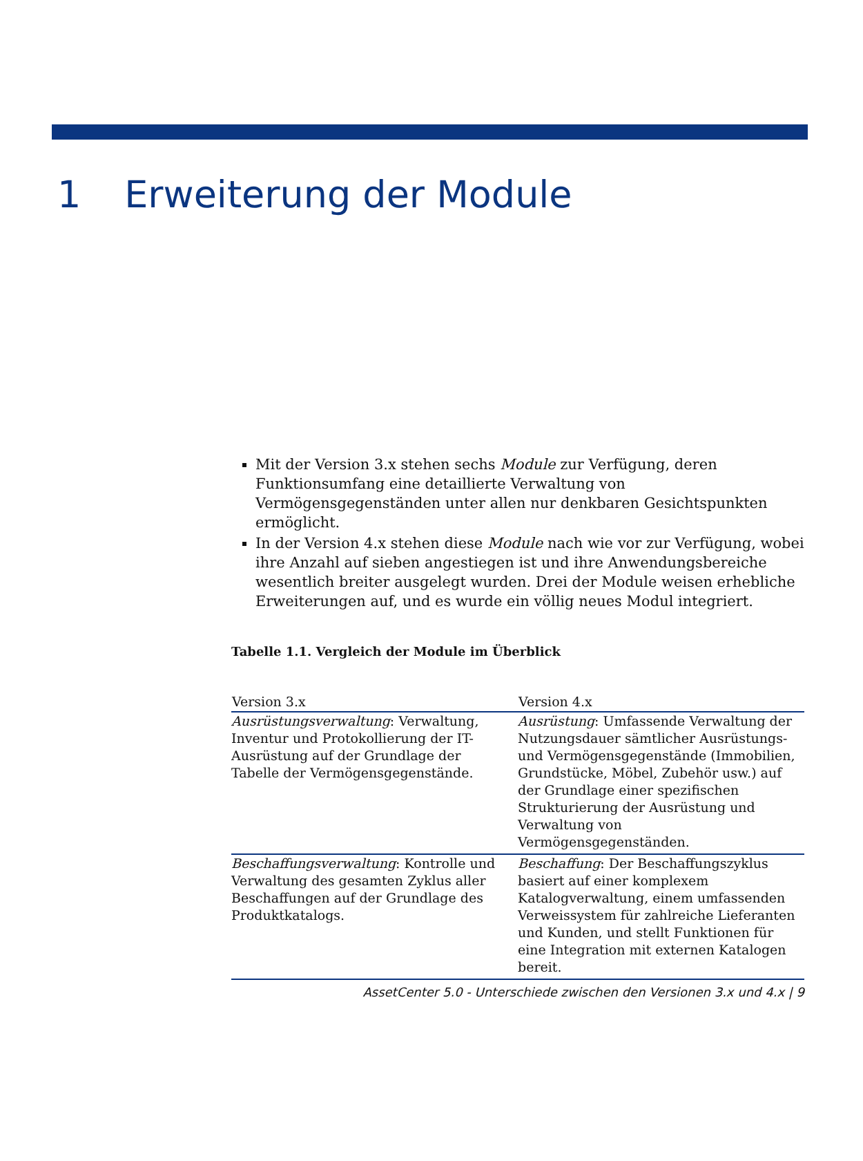1 Erweiterung der Module
Mit der Version 3.x stehen sechs Module zur Verfügung, deren Funktionsumfang eine detaillierte Verwaltung von Vermögensgegenständen unter allen nur denkbaren Gesichtspunkten ermöglicht.
In der Version 4.x stehen diese Module nach wie vor zur Verfügung, wobei ihre Anzahl auf sieben angestiegen ist und ihre Anwendungsbereiche wesentlich breiter ausgelegt wurden. Drei der Module weisen erhebliche Erweiterungen auf, und es wurde ein völlig neues Modul integriert.
Tabelle 1.1. Vergleich der Module im Überblick
| Version 3.x | Version 4.x |
| --- | --- |
| Ausrüstungsverwaltung : Verwaltung, Inventur und Protokollierung der IT-Ausrüstung auf der Grundlage der Tabelle der Vermögensgegenstände. | Ausrüstung : Umfassende Verwaltung der Nutzungsdauer sämtlicher Ausrüstungs- und Vermögensgegenstände (Immobilien, Grundstücke, Möbel, Zubehör usw.) auf der Grundlage einer spezifischen Strukturierung der Ausrüstung und Verwaltung von Vermögensgegenständen. |
| Beschaffungsverwaltung : Kontrolle und Verwaltung des gesamten Zyklus aller Beschaffungen auf der Grundlage des Produktkatalogs. | Beschaffung : Der Beschaffungszyklus basiert auf einer komplexem Katalogverwaltung, einem umfassenden Verweissystem für zahlreiche Lieferanten und Kunden, und stellt Funktionen für eine Integration mit externen Katalogen bereit. |
AssetCenter 5.0 - Unterschiede zwischen den Versionen 3.x und 4.x | 9